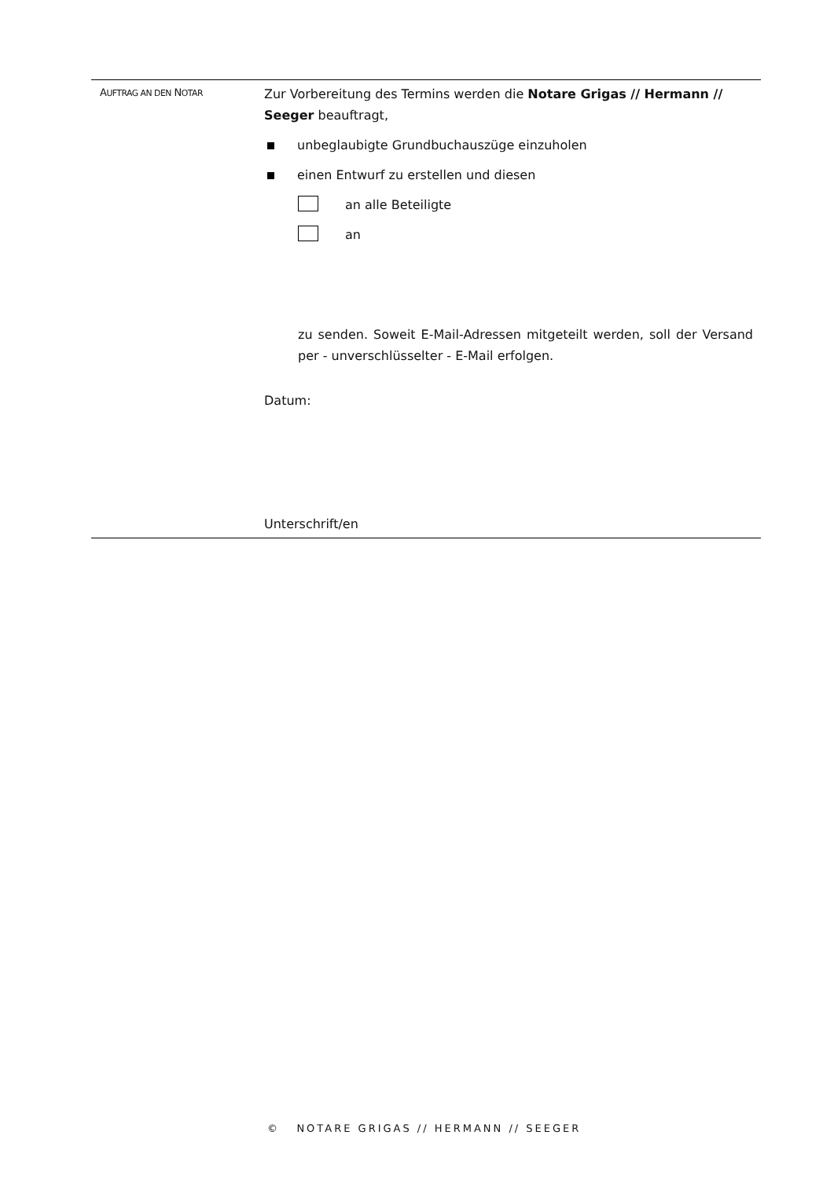AUFTRAG AN DEN NOTAR
Zur Vorbereitung des Termins werden die Notare Grigas // Hermann // Seeger beauftragt,
unbeglaubigte Grundbuchauszüge einzuholen
einen Entwurf zu erstellen und diesen
an alle Beteiligte
an
zu senden. Soweit E-Mail-Adressen mitgeteilt werden, soll der Versand per - unverschlüsselter - E-Mail erfolgen.
Datum:
Unterschrift/en
© NOTARE GRIGAS // HERMANN // SEEGER